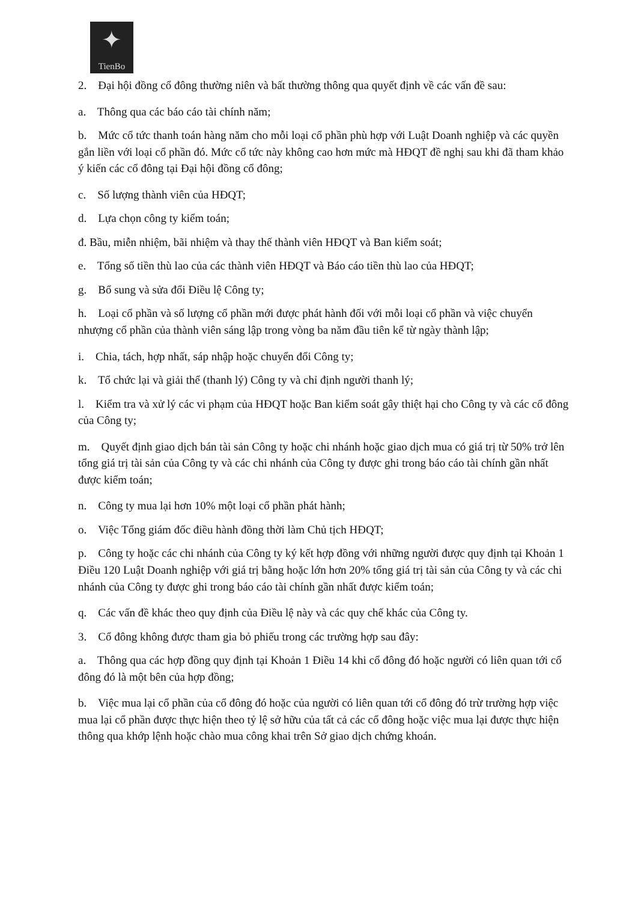✦
TienBo
2. Đại hội đồng cổ đông thường niên và bất thường thông qua quyết định về các vấn đề sau:
a. Thông qua các báo cáo tài chính năm;
b. Mức cổ tức thanh toán hàng năm cho mỗi loại cổ phần phù hợp với Luật Doanh nghiệp và các quyền gắn liền với loại cổ phần đó. Mức cổ tức này không cao hơn mức mà HĐQT đề nghị sau khi đã tham khảo ý kiến các cổ đông tại Đại hội đồng cổ đông;
c. Số lượng thành viên của HĐQT;
d. Lựa chọn công ty kiểm toán;
đ. Bầu, miễn nhiệm, bãi nhiệm và thay thế thành viên HĐQT và Ban kiểm soát;
e. Tổng số tiền thù lao của các thành viên HĐQT và Báo cáo tiền thù lao của HĐQT;
g. Bổ sung và sửa đổi Điều lệ Công ty;
h. Loại cổ phần và số lượng cổ phần mới được phát hành đối với mỗi loại cổ phần và việc chuyển nhượng cổ phần của thành viên sáng lập trong vòng ba năm đầu tiên kể từ ngày thành lập;
i. Chia, tách, hợp nhất, sáp nhập hoặc chuyển đổi Công ty;
k. Tổ chức lại và giải thể (thanh lý) Công ty và chỉ định người thanh lý;
l. Kiểm tra và xử lý các vi phạm của HĐQT hoặc Ban kiểm soát gây thiệt hại cho Công ty và các cổ đông của Công ty;
m. Quyết định giao dịch bán tài sản Công ty hoặc chi nhánh hoặc giao dịch mua có giá trị từ 50% trở lên tổng giá trị tài sản của Công ty và các chi nhánh của Công ty được ghi trong báo cáo tài chính gần nhất được kiểm toán;
n. Công ty mua lại hơn 10% một loại cổ phần phát hành;
o. Việc Tổng giám đốc điều hành đồng thời làm Chủ tịch HĐQT;
p. Công ty hoặc các chi nhánh của Công ty ký kết hợp đồng với những người được quy định tại Khoản 1 Điều 120 Luật Doanh nghiệp với giá trị bằng hoặc lớn hơn 20% tổng giá trị tài sản của Công ty và các chi nhánh của Công ty được ghi trong báo cáo tài chính gần nhất được kiểm toán;
q. Các vấn đề khác theo quy định của Điều lệ này và các quy chế khác của Công ty.
3. Cổ đông không được tham gia bỏ phiếu trong các trường hợp sau đây:
a. Thông qua các hợp đồng quy định tại Khoản 1 Điều 14 khi cổ đông đó hoặc người có liên quan tới cổ đông đó là một bên của hợp đồng;
b. Việc mua lại cổ phần của cổ đông đó hoặc của người có liên quan tới cổ đông đó trừ trường hợp việc mua lại cổ phần được thực hiện theo tỷ lệ sở hữu của tất cả các cổ đông hoặc việc mua lại được thực hiện thông qua khớp lệnh hoặc chào mua công khai trên Sở giao dịch chứng khoán.